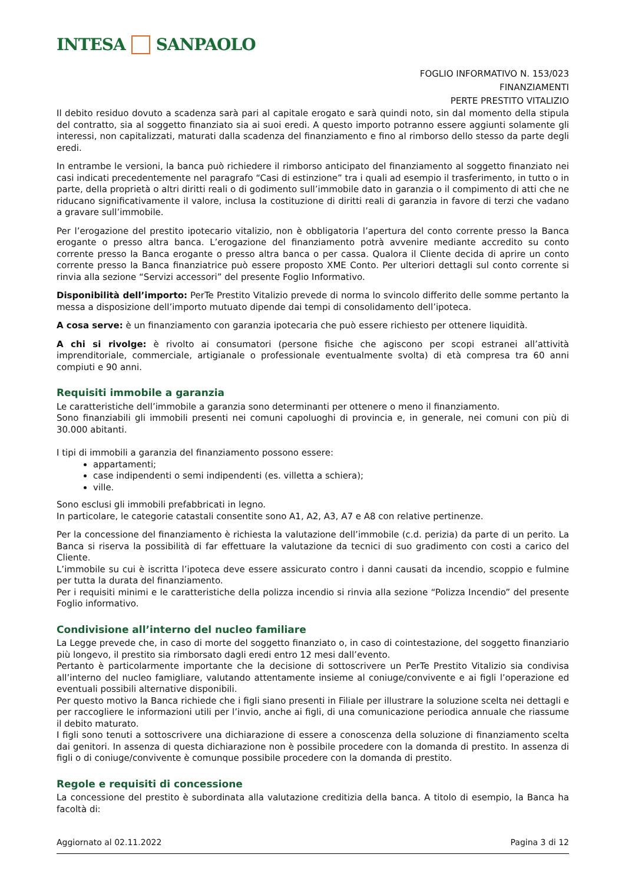INTESA SANPAOLO
FOGLIO INFORMATIVO N. 153/023
FINANZIAMENTI
PERTE PRESTITO VITALIZIO
Il debito residuo dovuto a scadenza sarà pari al capitale erogato e sarà quindi noto, sin dal momento della stipula del contratto, sia al soggetto finanziato sia ai suoi eredi. A questo importo potranno essere aggiunti solamente gli interessi, non capitalizzati, maturati dalla scadenza del finanziamento e fino al rimborso dello stesso da parte degli eredi.
In entrambe le versioni, la banca può richiedere il rimborso anticipato del finanziamento al soggetto finanziato nei casi indicati precedentemente nel paragrafo “Casi di estinzione” tra i quali ad esempio il trasferimento, in tutto o in parte, della proprietà o altri diritti reali o di godimento sull’immobile dato in garanzia o il compimento di atti che ne riducano significativamente il valore, inclusa la costituzione di diritti reali di garanzia in favore di terzi che vadano a gravare sull’immobile.
Per l’erogazione del prestito ipotecario vitalizio, non è obbligatoria l’apertura del conto corrente presso la Banca erogante o presso altra banca. L’erogazione del finanziamento potrà avvenire mediante accredito su conto corrente presso la Banca erogante o presso altra banca o per cassa. Qualora il Cliente decida di aprire un conto corrente presso la Banca finanziatrice può essere proposto XME Conto. Per ulteriori dettagli sul conto corrente si rinvia alla sezione “Servizi accessori” del presente Foglio Informativo.
Disponibilità dell’importo: PerTe Prestito Vitalizio prevede di norma lo svincolo differito delle somme pertanto la messa a disposizione dell’importo mutuato dipende dai tempi di consolidamento dell’ipoteca.
A cosa serve: è un finanziamento con garanzia ipotecaria che può essere richiesto per ottenere liquidità.
A chi si rivolge: è rivolto ai consumatori (persone fisiche che agiscono per scopi estranei all’attività imprenditoriale, commerciale, artigianale o professionale eventualmente svolta) di età compresa tra 60 anni compiuti e 90 anni.
Requisiti immobile a garanzia
Le caratteristiche dell’immobile a garanzia sono determinanti per ottenere o meno il finanziamento.
Sono finanziabili gli immobili presenti nei comuni capoluoghi di provincia e, in generale, nei comuni con più di 30.000 abitanti.
I tipi di immobili a garanzia del finanziamento possono essere:
appartamenti;
case indipendenti o semi indipendenti (es. villetta a schiera);
ville.
Sono esclusi gli immobili prefabbricati in legno.
In particolare, le categorie catastali consentite sono A1, A2, A3, A7 e A8 con relative pertinenze.
Per la concessione del finanziamento è richiesta la valutazione dell’immobile (c.d. perizia) da parte di un perito. La Banca si riserva la possibilità di far effettuare la valutazione da tecnici di suo gradimento con costi a carico del Cliente.
L’immobile su cui è iscritta l’ipoteca deve essere assicurato contro i danni causati da incendio, scoppio e fulmine per tutta la durata del finanziamento.
Per i requisiti minimi e le caratteristiche della polizza incendio si rinvia alla sezione “Polizza Incendio” del presente Foglio informativo.
Condivisione all’interno del nucleo familiare
La Legge prevede che, in caso di morte del soggetto finanziato o, in caso di cointestazione, del soggetto finanziario più longevo, il prestito sia rimborsato dagli eredi entro 12 mesi dall’evento.
Pertanto è particolarmente importante che la decisione di sottoscrivere un PerTe Prestito Vitalizio sia condivisa all’interno del nucleo famigliare, valutando attentamente insieme al coniuge/convivente e ai figli l’operazione ed eventuali possibili alternative disponibili.
Per questo motivo la Banca richiede che i figli siano presenti in Filiale per illustrare la soluzione scelta nei dettagli e per raccogliere le informazioni utili per l’invio, anche ai figli, di una comunicazione periodica annuale che riassume il debito maturato.
I figli sono tenuti a sottoscrivere una dichiarazione di essere a conoscenza della soluzione di finanziamento scelta dai genitori. In assenza di questa dichiarazione non è possibile procedere con la domanda di prestito. In assenza di figli o di coniuge/convivente è comunque possibile procedere con la domanda di prestito.
Regole e requisiti di concessione
La concessione del prestito è subordinata alla valutazione creditizia della banca. A titolo di esempio, la Banca ha facoltà di:
Aggiornato al 02.11.2022 Pagina 3 di 12